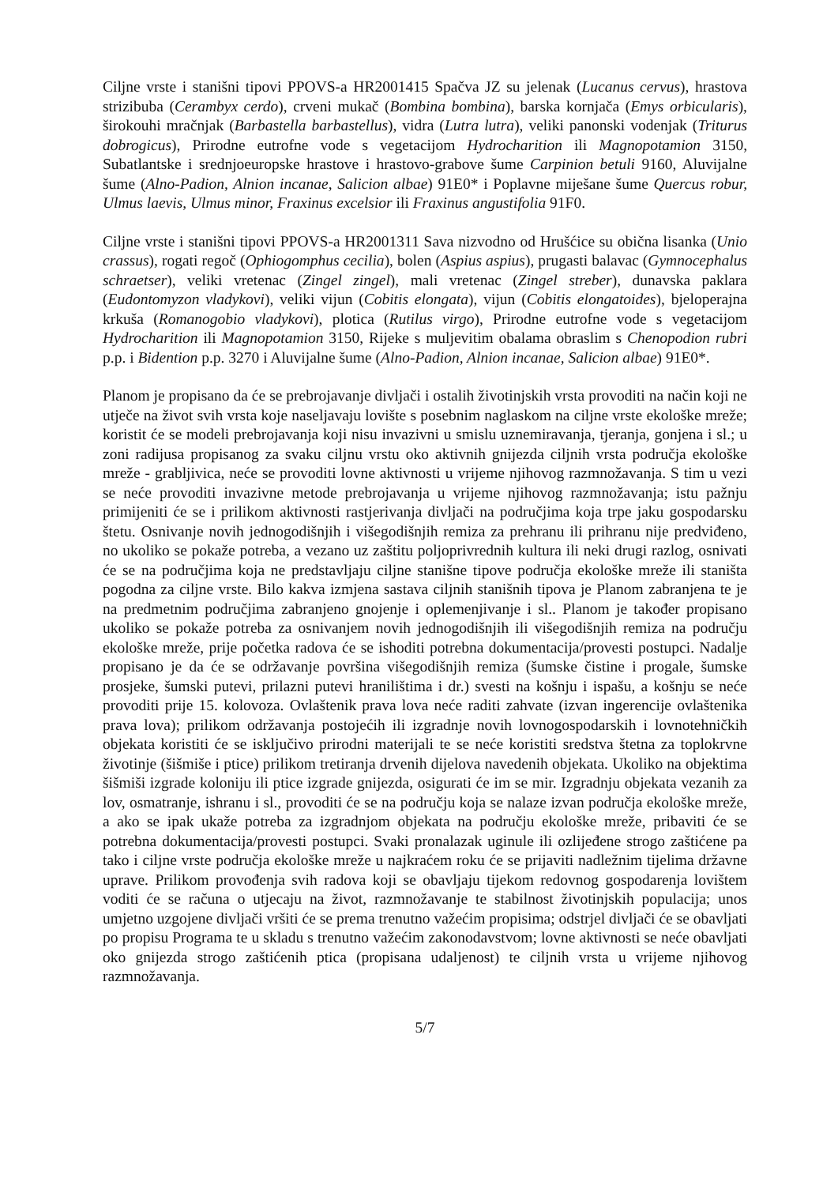Ciljne vrste i stanišni tipovi PPOVS-a HR2001415 Spačva JZ su jelenak (Lucanus cervus), hrastova strizibuba (Cerambyx cerdo), crveni mukač (Bombina bombina), barska kornjača (Emys orbicularis), širokouhi mračnjak (Barbastella barbastellus), vidra (Lutra lutra), veliki panonski vodenjak (Triturus dobrogicus), Prirodne eutrofne vode s vegetacijom Hydrocharition ili Magnopotamion 3150, Subatlantske i srednjoeuropske hrastove i hrastovo-grabove šume Carpinion betuli 9160, Aluvijalne šume (Alno-Padion, Alnion incanae, Salicion albae) 91E0* i Poplavne miješane šume Quercus robur, Ulmus laevis, Ulmus minor, Fraxinus excelsior ili Fraxinus angustifolia 91F0.
Ciljne vrste i stanišni tipovi PPOVS-a HR2001311 Sava nizvodno od Hrušćice su obična lisanka (Unio crassus), rogati regoč (Ophiogomphus cecilia), bolen (Aspius aspius), prugasti balavac (Gymnocephalus schraetser), veliki vretenac (Zingel zingel), mali vretenac (Zingel streber), dunavska paklara (Eudontomyzon vladykovi), veliki vijun (Cobitis elongata), vijun (Cobitis elongatoides), bjeloperajna krkuša (Romanogobio vladykovi), plotica (Rutilus virgo), Prirodne eutrofne vode s vegetacijom Hydrocharition ili Magnopotamion 3150, Rijeke s muljevitim obalama obraslim s Chenopodion rubri p.p. i Bidention p.p. 3270 i Aluvijalne šume (Alno-Padion, Alnion incanae, Salicion albae) 91E0*.
Planom je propisano da će se prebrojavanje divljači i ostalih životinjskih vrsta provoditi na način koji ne utječe na život svih vrsta koje naseljavaju lovište s posebnim naglaskom na ciljne vrste ekološke mreže; koristit će se modeli prebrojavanja koji nisu invazivni u smislu uznemiravanja, tjeranja, gonjena i sl.; u zoni radijusa propisanog za svaku ciljnu vrstu oko aktivnih gnijezda ciljnih vrsta područja ekološke mreže - grabljivica, neće se provoditi lovne aktivnosti u vrijeme njihovog razmnožavanja. S tim u vezi se neće provoditi invazivne metode prebrojavanja u vrijeme njihovog razmnožavanja; istu pažnju primijeniti će se i prilikom aktivnosti rastjerivanja divljači na područjima koja trpe jaku gospodarsku štetu. Osnivanje novih jednogodišnjih i višegodišnjih remiza za prehranu ili prihranu nije predviđeno, no ukoliko se pokaže potreba, a vezano uz zaštitu poljoprivrednih kultura ili neki drugi razlog, osnivati će se na područjima koja ne predstavljaju ciljne stanišne tipove područja ekološke mreže ili staništa pogodna za ciljne vrste. Bilo kakva izmjena sastava ciljnih stanišnih tipova je Planom zabranjena te je na predmetnim područjima zabranjeno gnojenje i oplemenjivanje i sl.. Planom je također propisano ukoliko se pokaže potreba za osnivanjem novih jednogodišnjih ili višegodišnjih remiza na području ekološke mreže, prije početka radova će se ishoditi potrebna dokumentacija/provesti postupci. Nadalje propisano je da će se održavanje površina višegodišnjih remiza (šumske čistine i progale, šumske prosjeke, šumski putevi, prilazni putevi hranilištima i dr.) svesti na košnju i ispašu, a košnju se neće provoditi prije 15. kolovoza. Ovlaštenik prava lova neće raditi zahvate (izvan ingerencije ovlaštenika prava lova); prilikom održavanja postojećih ili izgradnje novih lovnogospodarskih i lovnotehničkih objekata koristiti će se isključivo prirodni materijali te se neće koristiti sredstva štetna za toplokrvne životinje (šišmiše i ptice) prilikom tretiranja drvenih dijelova navedenih objekata. Ukoliko na objektima šišmiši izgrade koloniju ili ptice izgrade gnijezda, osigurati će im se mir. Izgradnju objekata vezanih za lov, osmatranje, ishranu i sl., provoditi će se na području koja se nalaze izvan područja ekološke mreže, a ako se ipak ukaže potreba za izgradnjom objekata na području ekološke mreže, pribaviti će se potrebna dokumentacija/provesti postupci. Svaki pronalazak uginule ili ozlijeđene strogo zaštićene pa tako i ciljne vrste područja ekološke mreže u najkraćem roku će se prijaviti nadležnim tijelima državne uprave. Prilikom provođenja svih radova koji se obavljaju tijekom redovnog gospodarenja lovištem voditi će se računa o utjecaju na život, razmnožavanje te stabilnost životinjskih populacija; unos umjetno uzgojene divljači vršiti će se prema trenutno važećim propisima; odstrjel divljači će se obavljati po propisu Programa te u skladu s trenutno važećim zakonodavstvom; lovne aktivnosti se neće obavljati oko gnijezda strogo zaštićenih ptica (propisana udaljenost) te ciljnih vrsta u vrijeme njihovog razmnožavanja.
5/7